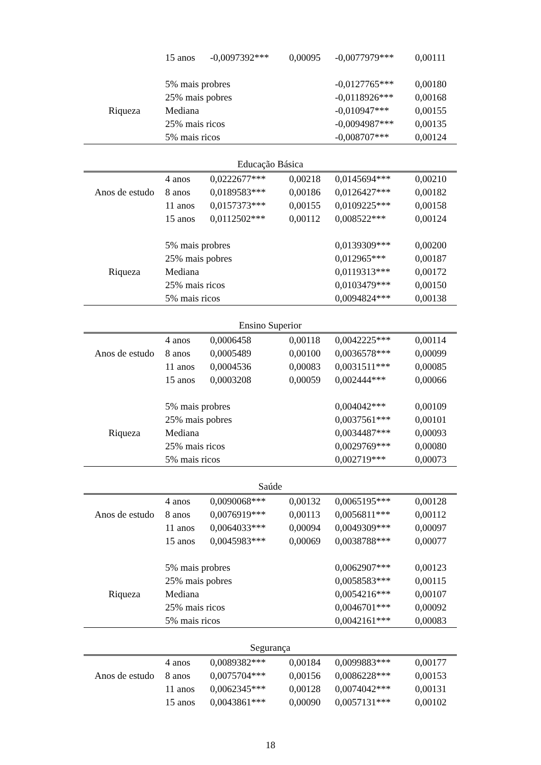| | 15 anos | -0,0097392*** | 0,00095 | -0,0077979*** | 0,00111 |
| | 5% mais probres | | | -0,0127765*** | 0,00180 |
| | 25% mais pobres | | | -0,0118926*** | 0,00168 |
| Riqueza | Mediana | | | -0,010947*** | 0,00155 |
| | 25% mais ricos | | | -0,0094987*** | 0,00135 |
| | 5% mais ricos | | | -0,008707*** | 0,00124 |
| Educação Básica | | | | | |
| | 4 anos | 0,0222677*** | 0,00218 | 0,0145694*** | 0,00210 |
| Anos de estudo | 8 anos | 0,0189583*** | 0,00186 | 0,0126427*** | 0,00182 |
| | 11 anos | 0,0157373*** | 0,00155 | 0,0109225*** | 0,00158 |
| | 15 anos | 0,0112502*** | 0,00112 | 0,008522*** | 0,00124 |
| | 5% mais probres | | | 0,0139309*** | 0,00200 |
| | 25% mais pobres | | | 0,012965*** | 0,00187 |
| Riqueza | Mediana | | | 0,0119313*** | 0,00172 |
| | 25% mais ricos | | | 0,0103479*** | 0,00150 |
| | 5% mais ricos | | | 0,0094824*** | 0,00138 |
| Ensino Superior | | | | | |
| | 4 anos | 0,0006458 | 0,00118 | 0,0042225*** | 0,00114 |
| Anos de estudo | 8 anos | 0,0005489 | 0,00100 | 0,0036578*** | 0,00099 |
| | 11 anos | 0,0004536 | 0,00083 | 0,0031511*** | 0,00085 |
| | 15 anos | 0,0003208 | 0,00059 | 0,002444*** | 0,00066 |
| | 5% mais probres | | | 0,004042*** | 0,00109 |
| | 25% mais pobres | | | 0,0037561*** | 0,00101 |
| Riqueza | Mediana | | | 0,0034487*** | 0,00093 |
| | 25% mais ricos | | | 0,0029769*** | 0,00080 |
| | 5% mais ricos | | | 0,002719*** | 0,00073 |
| Saúde | | | | | |
| | 4 anos | 0,0090068*** | 0,00132 | 0,0065195*** | 0,00128 |
| Anos de estudo | 8 anos | 0,0076919*** | 0,00113 | 0,0056811*** | 0,00112 |
| | 11 anos | 0,0064033*** | 0,00094 | 0,0049309*** | 0,00097 |
| | 15 anos | 0,0045983*** | 0,00069 | 0,0038788*** | 0,00077 |
| | 5% mais probres | | | 0,0062907*** | 0,00123 |
| | 25% mais pobres | | | 0,0058583*** | 0,00115 |
| Riqueza | Mediana | | | 0,0054216*** | 0,00107 |
| | 25% mais ricos | | | 0,0046701*** | 0,00092 |
| | 5% mais ricos | | | 0,0042161*** | 0,00083 |
| Segurança | | | | | |
| | 4 anos | 0,0089382*** | 0,00184 | 0,0099883*** | 0,00177 |
| Anos de estudo | 8 anos | 0,0075704*** | 0,00156 | 0,0086228*** | 0,00153 |
| | 11 anos | 0,0062345*** | 0,00128 | 0,0074042*** | 0,00131 |
| | 15 anos | 0,0043861*** | 0,00090 | 0,0057131*** | 0,00102 |
18